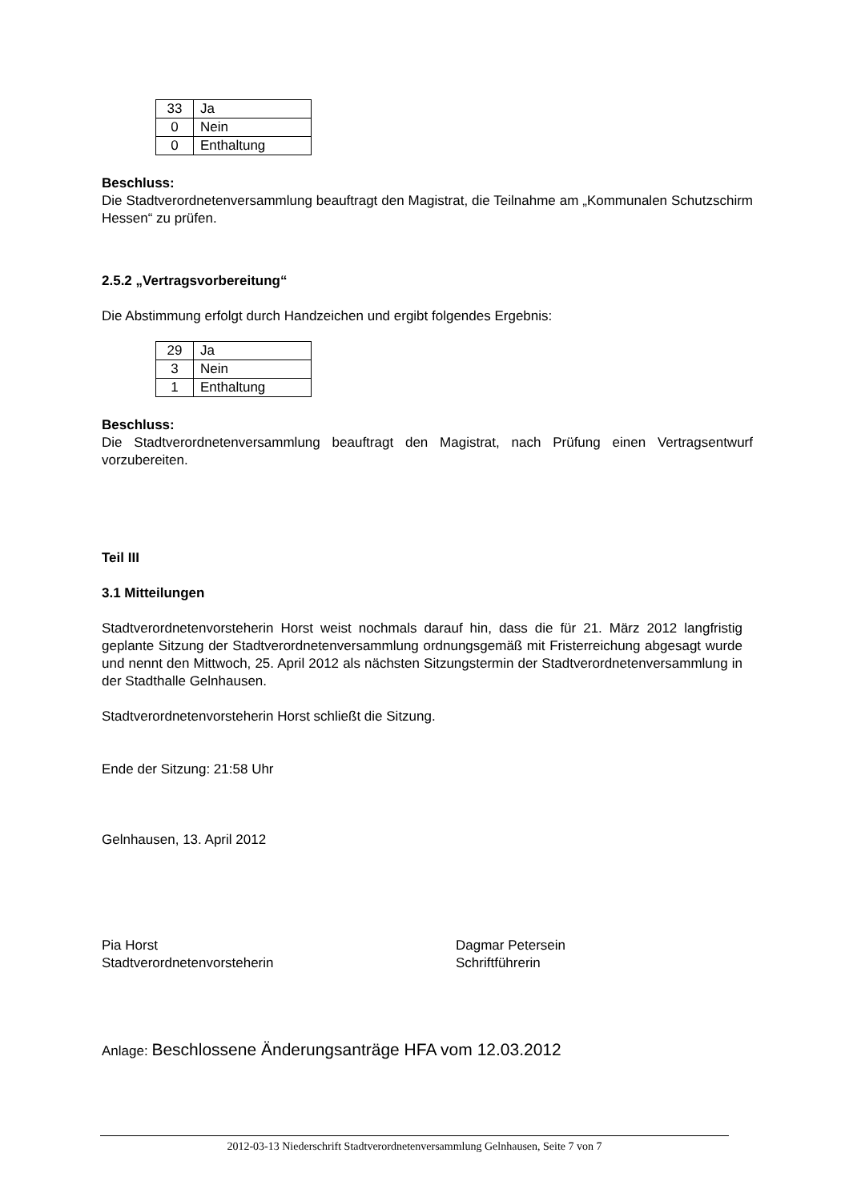| 33 | Ja |
| 0 | Nein |
| 0 | Enthaltung |
Beschluss:
Die Stadtverordnetenversammlung beauftragt den Magistrat, die Teilnahme am „Kommunalen Schutzschirm Hessen“ zu prüfen.
2.5.2 „Vertragsvorbereitung“
Die Abstimmung erfolgt durch Handzeichen und ergibt folgendes Ergebnis:
| 29 | Ja |
| 3 | Nein |
| 1 | Enthaltung |
Beschluss:
Die Stadtverordnetenversammlung beauftragt den Magistrat, nach Prüfung einen Vertragsentwurf vorzubereiten.
Teil III
3.1 Mitteilungen
Stadtverordnetenvorsteherin Horst weist nochmals darauf hin, dass die für 21. März 2012 langfristig geplante Sitzung der Stadtverordnetenversammlung ordnungsgemäß mit Fristerreichung abgesagt wurde und nennt den Mittwoch, 25. April 2012 als nächsten Sitzungstermin der Stadtverordnetenversammlung in der Stadthalle Gelnhausen.
Stadtverordnetenvorsteherin Horst schließt die Sitzung.
Ende der Sitzung: 21:58 Uhr
Gelnhausen, 13. April 2012
Pia Horst
Stadtverordnetenvorsteherin
Dagmar Petersein
Schriftführerin
Anlage: Beschlossene Änderungsanträge HFA vom 12.03.2012
2012-03-13 Niederschrift Stadtverordnetenversammlung Gelnhausen, Seite 7 von 7